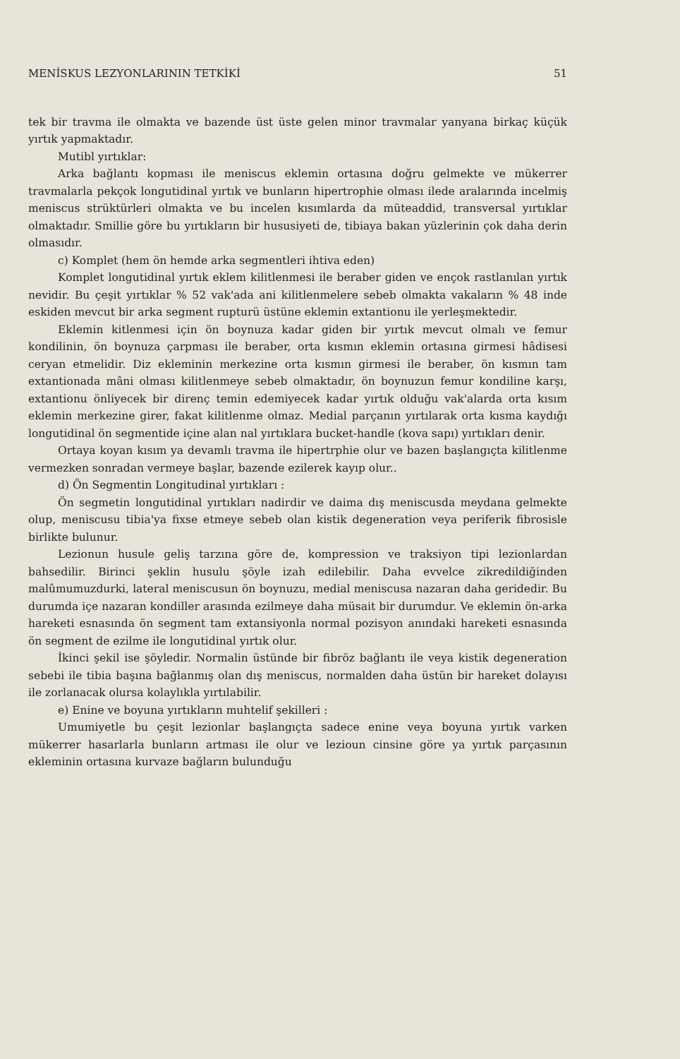MENİSKUS LEZYONLARININ TETKİKİ 51
tek bir travma ile olmakta ve bazende üst üste gelen minor travmalar yanyana birkaç küçük yırtık yapmaktadır.
Mutibl yırtıklar:
Arka bağlantı kopması ile meniscus eklemin ortasına doğru gelmekte ve mükerrer travmalarla pekçok longutidinal yırtık ve bunların hipertrophie olması ilede aralarında incelmiş meniscus strüktürleri olmakta ve bu incelen kısımlarda da müteaddid, transversal yırtıklar olmaktadır. Smillie göre bu yırtıkların bir hususiyeti de, tibiaya bakan yüzlerinin çok daha derin olmasıdır.
c) Komplet (hem ön hemde arka segmentleri ihtiva eden)
Komplet longutidinal yırtık eklem kilitlenmesi ile beraber giden ve ençok rastlanılan yırtık nevidir. Bu çeşit yırtıklar % 52 vak'ada ani kilitlenmelere sebeb olmakta vakaların % 48 inde eskiden mevcut bir arka segment rupturü üstüne eklemin extantionu ile yerleşmektedir.
Eklemin kitlenmesi için ön boynuza kadar giden bir yırtık mevcut olmalı ve femur kondilinin, ön boynuza çarpması ile beraber, orta kısmın eklemin ortasına girmesi hâdisesi ceryan etmelidir. Diz ekleminin merkezine orta kısmın girmesi ile beraber, ön kısmın tam extantionada mâni olması kilitlenmeye sebeb olmaktadır, ön boynuzun femur kondiline karşı, extantionu önliyecek bir direnç temin edemiyecek kadar yırtık olduğu vak'alarda orta kısım eklemin merkezine girer, fakat kilitlenme olmaz. Medial parçanın yırtılarak orta kısma kaydığı longutidinal ön segmentide içine alan nal yırtıklara bucket-handle (kova sapı) yırtıkları denir.
Ortaya koyan kısım ya devamlı travma ile hipertrphie olur ve bazen başlangıçta kilitlenme vermezken sonradan vermeye başlar, bazende ezilerek kayıp olur..
d) Ön Segmentin Longitudinal yırtıkları :
Ön segmetin longutidinal yırtıkları nadirdir ve daima dış meniscusda meydana gelmekte olup, meniscusu tibia'ya fixse etmeye sebeb olan kistik degeneration veya periferik fibrosisle birlikte bulunur.
Lezionun husule geliş tarzına göre de, kompression ve traksiyon tipi lezionlardan bahsedilir. Birinci şeklin husulu şöyle izah edilebilir. Daha evvelce zikredildiğinden malûmumuzdurki, lateral meniscusun ön boynuzu, medial meniscusa nazaran daha geridedir. Bu durumda içe nazaran kondiller arasında ezilmeye daha müsait bir durumdur. Ve eklemin ön-arka hareketi esnasında ön segment tam extansiyonla normal pozisyon anındaki hareketi esnasında ön segment de ezilme ile longutidinal yırtık olur.
İkinci şekil ise şöyledir. Normalin üstünde bir fibröz bağlantı ile veya kistik degeneration sebebi ile tibia başına bağlanmış olan dış meniscus, normalden daha üstün bir hareket dolayısı ile zorlanacak olursa kolaylıkla yırtılabilir.
e) Enine ve boyuna yırtıkların muhtelif şekilleri :
Umumiyetle bu çeşit lezionlar başlangıçta sadece enine veya boyuna yırtık varken mükerrer hasarlarla bunların artması ile olur ve lezioun cinsine göre ya yırtık parçasının ekleminin ortasına kurvaze bağların bulunduğu